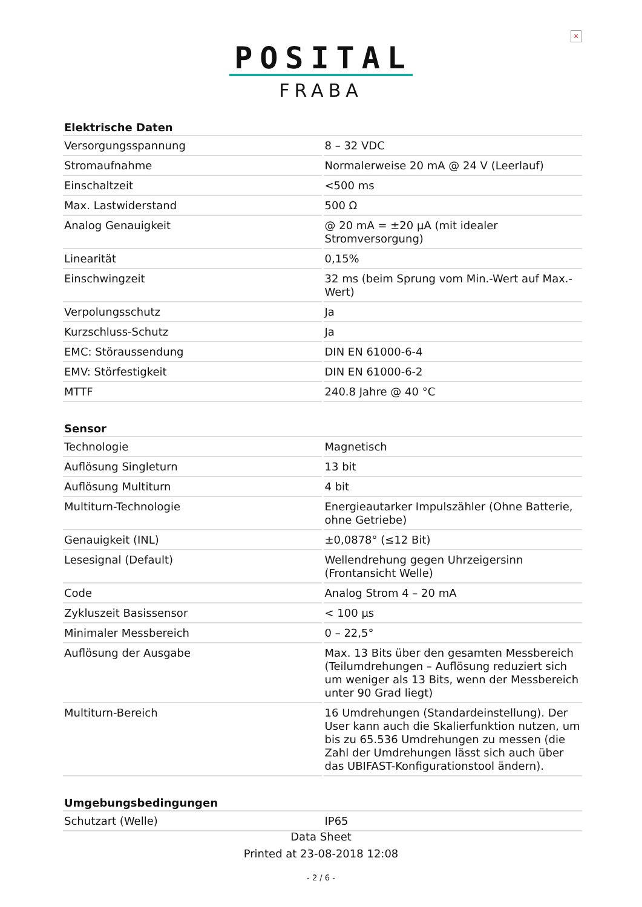×
POSITAL
FRABA
| Elektrische Daten | |
| --- | --- |
| Versorgungsspannung | 8 – 32 VDC |
| Stromaufnahme | Normalerweise 20 mA @ 24 V (Leerlauf) |
| Einschaltzeit | <500 ms |
| Max. Lastwiderstand | 500 Ω |
| Analog Genauigkeit | @ 20 mA = ±20 µA (mit idealer Stromversorgung) |
| Linearität | 0,15% |
| Einschwingzeit | 32 ms (beim Sprung vom Min.-Wert auf Max.-Wert) |
| Verpolungsschutz | Ja |
| Kurzschluss-Schutz | Ja |
| EMC: Störaussendung | DIN EN 61000-6-4 |
| EMV: Störfestigkeit | DIN EN 61000-6-2 |
| MTTF | 240.8 Jahre @ 40 °C |
| Sensor | |
| Technologie | Magnetisch |
| Auflösung Singleturn | 13 bit |
| Auflösung Multiturn | 4 bit |
| Multiturn-Technologie | Energieautarker Impulszähler (Ohne Batterie, ohne Getriebe) |
| Genauigkeit (INL) | ±0,0878° (≤12 Bit) |
| Lesesignal (Default) | Wellendrehung gegen Uhrzeigersinn (Frontansicht Welle) |
| Code | Analog Strom 4 – 20 mA |
| Zykluszeit Basissensor | < 100 µs |
| Minimaler Messbereich | 0 – 22,5° |
| Auflösung der Ausgabe | Max. 13 Bits über den gesamten Messbereich (Teilumdrehungen – Auflösung reduziert sich um weniger als 13 Bits, wenn der Messbereich unter 90 Grad liegt) |
| Multiturn-Bereich | 16 Umdrehungen (Standardeinstellung). Der User kann auch die Skalierfunktion nutzen, um bis zu 65.536 Umdrehungen zu messen (die Zahl der Umdrehungen lässt sich auch über das UBIFAST-Konfigurationstool ändern). |
| Umgebungsbedingungen | |
| Schutzart (Welle) | IP65 |
Data Sheet
Printed at 23-08-2018 12:08
- 2 / 6 -